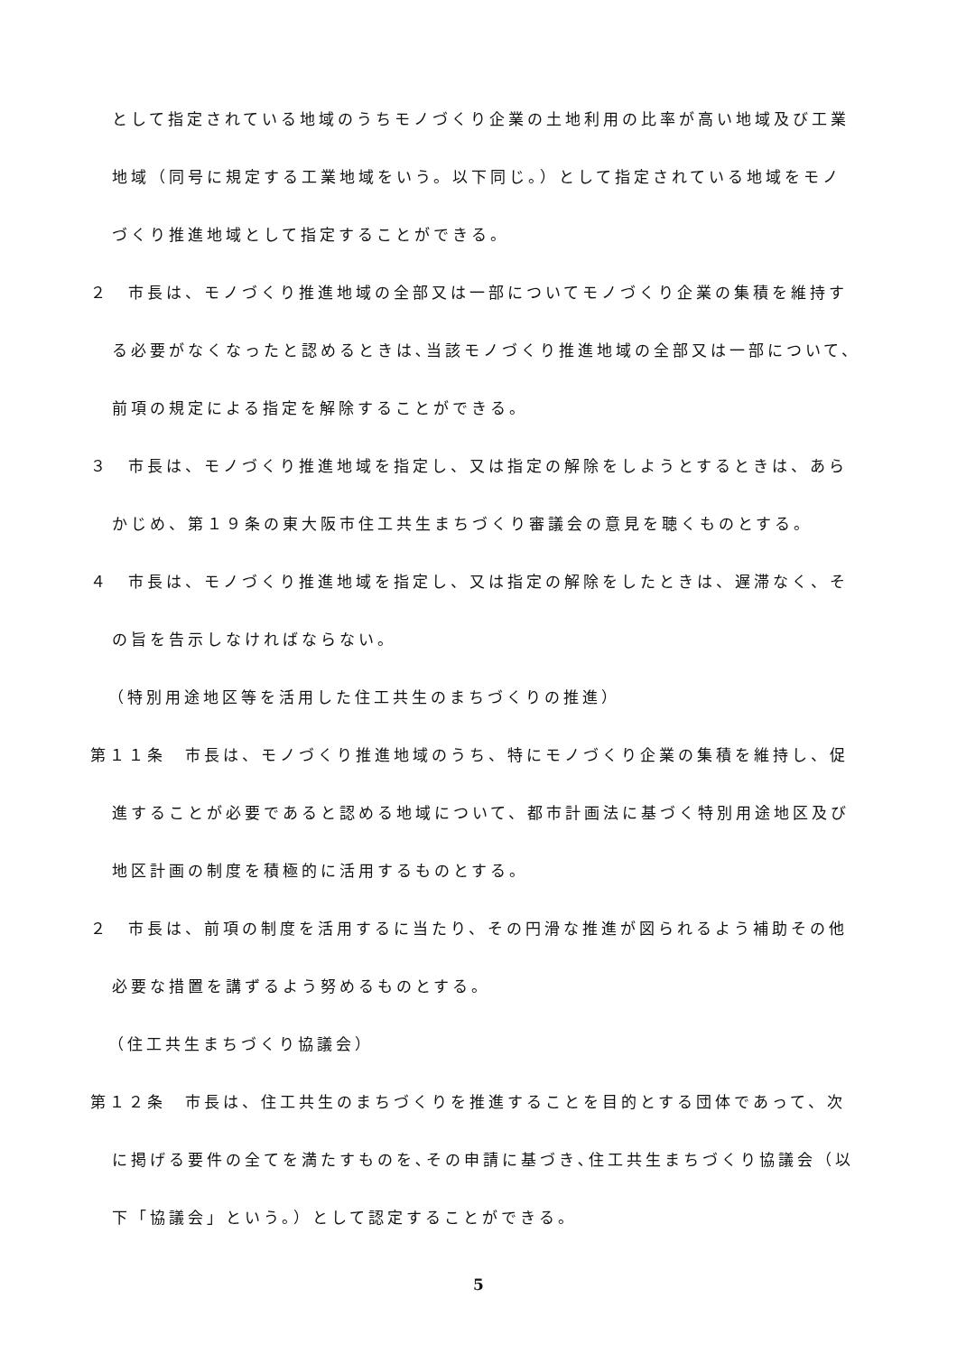として指定されている地域のうちモノづくり企業の土地利用の比率が高い地域及び工業
地域（同号に規定する工業地域をいう。以下同じ。）として指定されている地域をモノ
づくり推進地域として指定することができる。
２　市長は、モノづくり推進地域の全部又は一部についてモノづくり企業の集積を維持す
る必要がなくなったと認めるときは､当該モノづくり推進地域の全部又は一部について、
前項の規定による指定を解除することができる。
３　市長は、モノづくり推進地域を指定し、又は指定の解除をしようとするときは、あら
かじめ、第１９条の東大阪市住工共生まちづくり審議会の意見を聴くものとする。
４　市長は、モノづくり推進地域を指定し、又は指定の解除をしたときは、遅滞なく、そ
の旨を告示しなければならない。
（特別用途地区等を活用した住工共生のまちづくりの推進）
第１１条　市長は、モノづくり推進地域のうち、特にモノづくり企業の集積を維持し、促
進することが必要であると認める地域について、都市計画法に基づく特別用途地区及び
地区計画の制度を積極的に活用するものとする。
２　市長は、前項の制度を活用するに当たり、その円滑な推進が図られるよう補助その他
必要な措置を講ずるよう努めるものとする。
（住工共生まちづくり協議会）
第１２条　市長は、住工共生のまちづくりを推進することを目的とする団体であって、次
に掲げる要件の全てを満たすものを､その申請に基づき､住工共生まちづくり協議会（以
下「協議会」という。）として認定することができる。
5